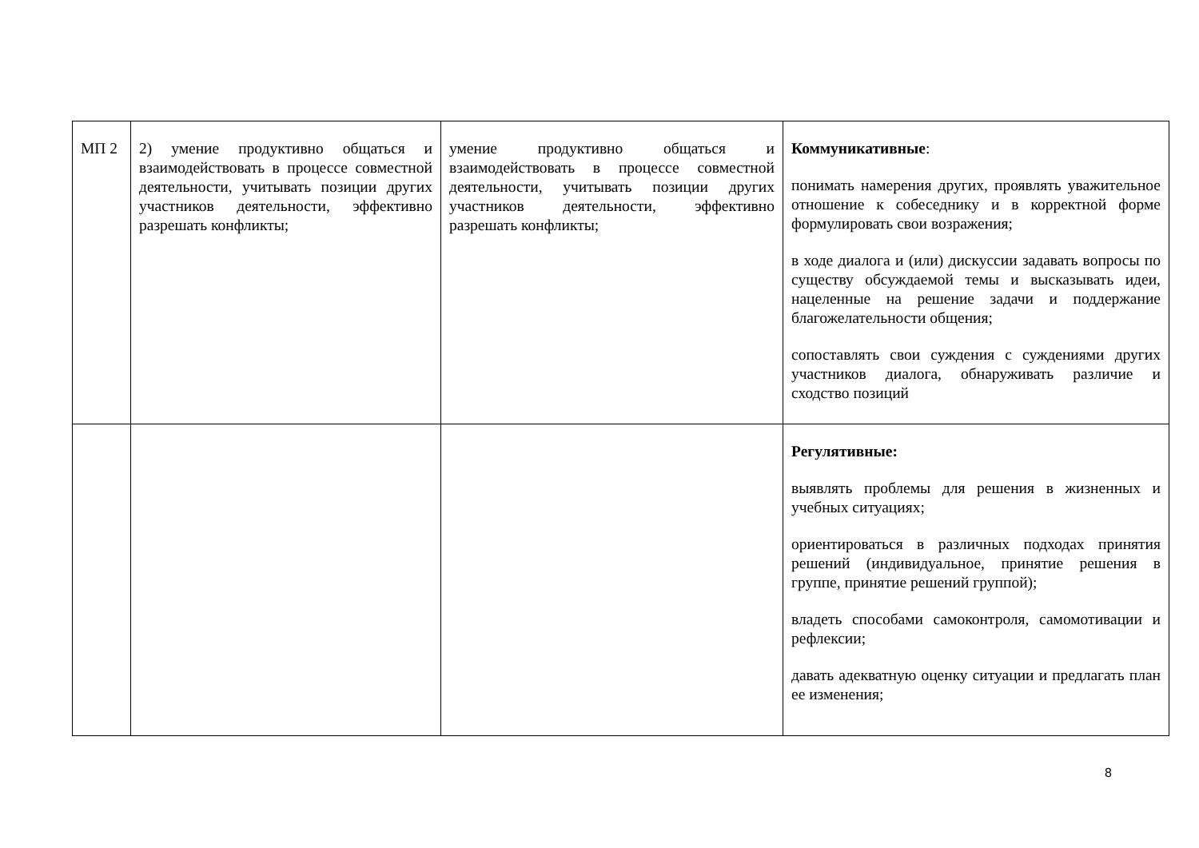| МП 2 | 2) умение продуктивно общаться и взаимодействовать в процессе совместной деятельности, учитывать позиции других участников деятельности, эффективно разрешать конфликты; | умение продуктивно общаться и взаимодействовать в процессе совместной деятельности, учитывать позиции других участников деятельности, эффективно разрешать конфликты; | Коммуникативные : понимать намерения других, проявлять уважительное отношение к собеседнику и в корректной форме формулировать свои возражения; в ходе диалога и (или) дискуссии задавать вопросы по существу обсуждаемой темы и высказывать идеи, нацеленные на решение задачи и поддержание благожелательности общения; сопоставлять свои суждения с суждениями других участников диалога, обнаруживать различие и сходство позиций |
| | | | Регулятивные: выявлять проблемы для решения в жизненных и учебных ситуациях; ориентироваться в различных подходах принятия решений (индивидуальное, принятие решения в группе, принятие решений группой); владеть способами самоконтроля, самомотивации и рефлексии; давать адекватную оценку ситуации и предлагать план ее изменения; |
8